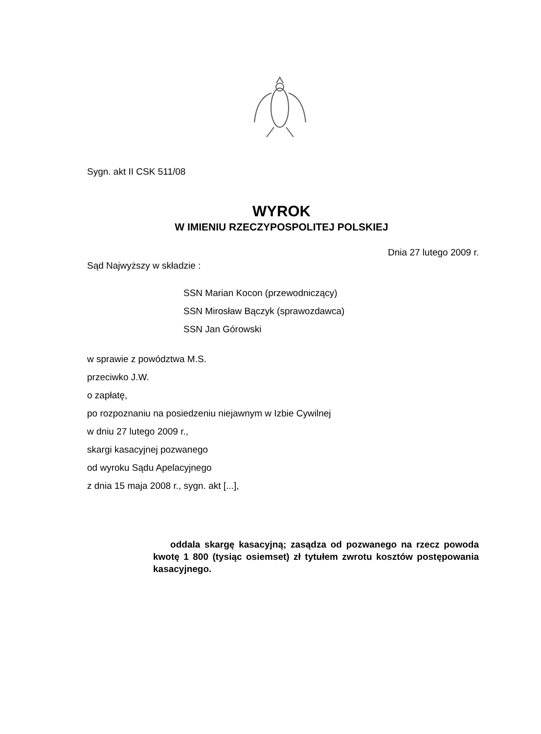Sygn. akt II CSK 511/08
WYROK
W IMIENIU RZECZYPOSPOLITEJ POLSKIEJ
Dnia 27 lutego 2009 r.
Sąd Najwyższy w składzie :
SSN Marian Kocon (przewodniczący)
SSN Mirosław Bączyk (sprawozdawca)
SSN Jan Górowski
w sprawie z powództwa M.S.
przeciwko J.W.
o zapłatę,
po rozpoznaniu na posiedzeniu niejawnym w Izbie Cywilnej
w dniu 27 lutego 2009 r.,
skargi kasacyjnej pozwanego
od wyroku Sądu Apelacyjnego
z dnia 15 maja 2008 r., sygn. akt [...],
oddala skargę kasacyjną; zasądza od pozwanego na rzecz powoda kwotę 1 800 (tysiąc osiemset) zł tytułem zwrotu kosztów postępowania kasacyjnego.